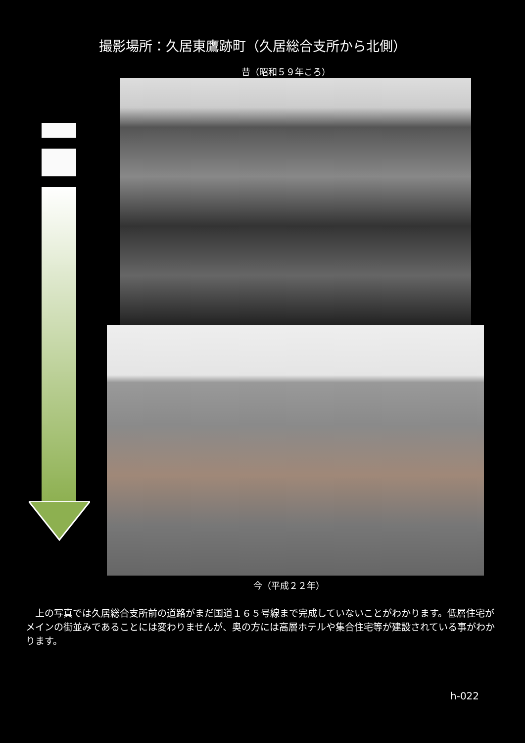撮影場所：久居東鷹跡町（久居総合支所から北側）
昔（昭和５９年ころ）
今（平成２２年）
上の写真では久居総合支所前の道路がまだ国道１６５号線まで完成していないことがわかります。低層住宅がメインの街並みであることには変わりませんが、奥の方には高層ホテルや集合住宅等が建設されている事がわかります。
h-022